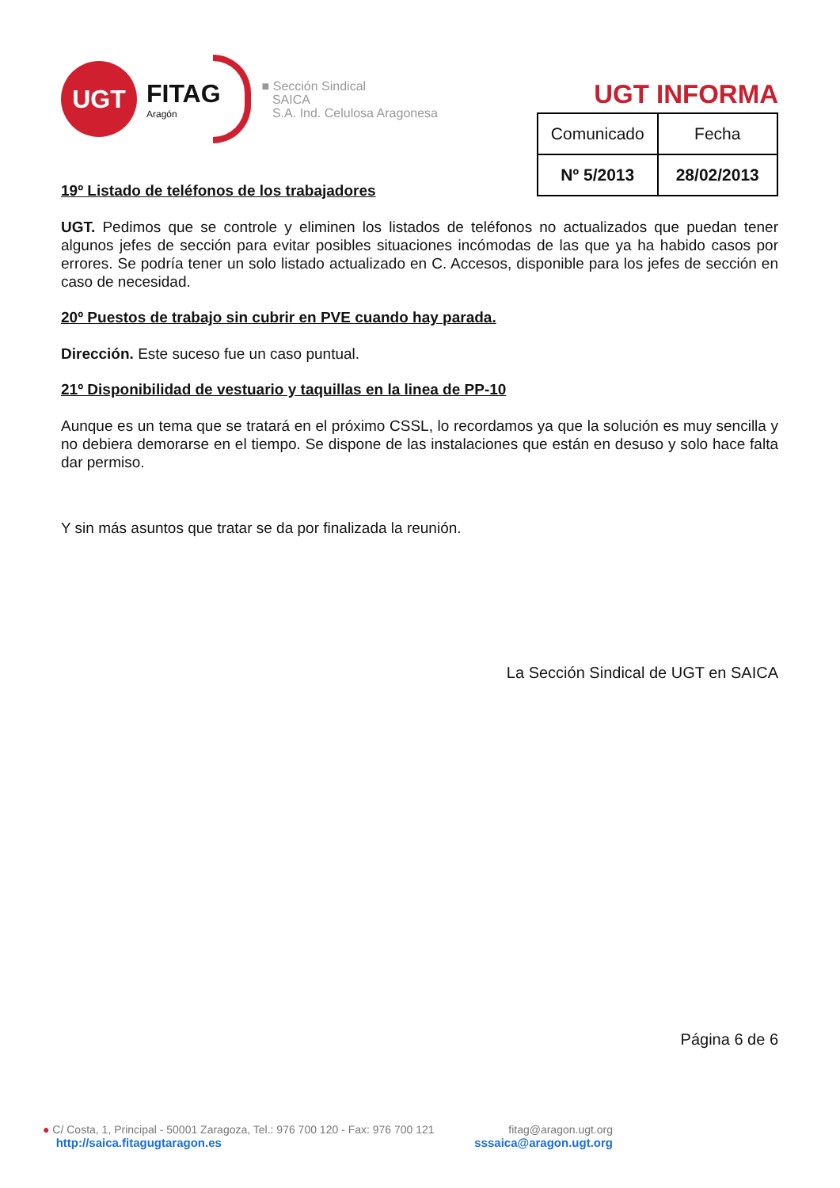UGT
FITAG
Aragón
■ Sección Sindical
SAICA
S.A. Ind. Celulosa Aragonesa
UGT INFORMA
| Comunicado | Fecha |
| Nº 5/2013 | 28/02/2013 |
19º Listado de teléfonos de los trabajadores
UGT. Pedimos que se controle y eliminen los listados de teléfonos no actualizados que puedan tener algunos jefes de sección para evitar posibles situaciones incómodas de las que ya ha habido casos por errores. Se podría tener un solo listado actualizado en C. Accesos, disponible para los jefes de sección en caso de necesidad.
20º Puestos de trabajo sin cubrir en PVE cuando hay parada.
Dirección. Este suceso fue un caso puntual.
21º Disponibilidad de vestuario y taquillas en la linea de PP-10
Aunque es un tema que se tratará en el próximo CSSL, lo recordamos ya que la solución es muy sencilla y no debiera demorarse en el tiempo. Se dispone de las instalaciones que están en desuso y solo hace falta dar permiso.
Y sin más asuntos que tratar se da por finalizada la reunión.
La Sección Sindical de UGT en SAICA
Página 6 de 6
● C/ Costa, 1, Principal - 50001 Zaragoza, Tel.: 976 700 120 - Fax: 976 700 121 fitag@aragon.ugt.org
http://saica.fitagugtaragon.es sssaica@aragon.ugt.org